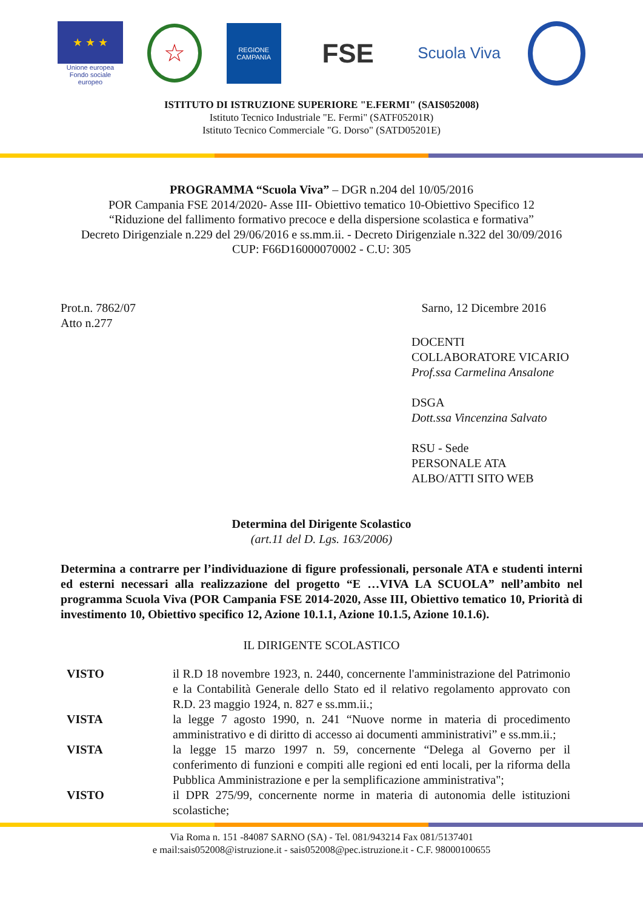★ ★ ★
Unione europea
Fondo sociale europeo
☆
REGIONE CAMPANIA
FSE
Scuola Viva
ISTITUTO DI ISTRUZIONE SUPERIORE "E.FERMI" (SAIS052008)
Istituto Tecnico Industriale "E. Fermi" (SATF05201R)
Istituto Tecnico Commerciale "G. Dorso" (SATD05201E)
PROGRAMMA “Scuola Viva” – DGR n.204 del 10/05/2016
POR Campania FSE 2014/2020- Asse III- Obiettivo tematico 10-Obiettivo Specifico 12
“Riduzione del fallimento formativo precoce e della dispersione scolastica e formativa”
Decreto Dirigenziale n.229 del 29/06/2016 e ss.mm.ii. - Decreto Dirigenziale n.322 del 30/09/2016
CUP: F66D16000070002 - C.U: 305
Prot.n. 7862/07
Atto n.277
Sarno, 12 Dicembre 2016
DOCENTI
COLLABORATORE VICARIO
Prof.ssa Carmelina Ansalone
DSGA
Dott.ssa Vincenzina Salvato
RSU - Sede
PERSONALE ATA
ALBO/ATTI SITO WEB
Determina del Dirigente Scolastico
(art.11 del D. Lgs. 163/2006)
Determina a contrarre per l’individuazione di figure professionali, personale ATA e studenti interni ed esterni necessari alla realizzazione del progetto “E …VIVA LA SCUOLA” nell’ambito nel programma Scuola Viva (POR Campania FSE 2014-2020, Asse III, Obiettivo tematico 10, Priorità di investimento 10, Obiettivo specifico 12, Azione 10.1.1, Azione 10.1.5, Azione 10.1.6).
IL DIRIGENTE SCOLASTICO
VISTO il R.D 18 novembre 1923, n. 2440, concernente l'amministrazione del Patrimonio e la Contabilità Generale dello Stato ed il relativo regolamento approvato con R.D. 23 maggio 1924, n. 827 e ss.mm.ii.;
VISTA la legge 7 agosto 1990, n. 241 “Nuove norme in materia di procedimento amministrativo e di diritto di accesso ai documenti amministrativi” e ss.mm.ii.;
VISTA la legge 15 marzo 1997 n. 59, concernente “Delega al Governo per il conferimento di funzioni e compiti alle regioni ed enti locali, per la riforma della Pubblica Amministrazione e per la semplificazione amministrativa";
VISTO il DPR 275/99, concernente norme in materia di autonomia delle istituzioni scolastiche;
Via Roma n. 151 -84087 SARNO (SA) - Tel. 081/943214 Fax 081/5137401
e mail:sais052008@istruzione.it - sais052008@pec.istruzione.it - C.F. 98000100655